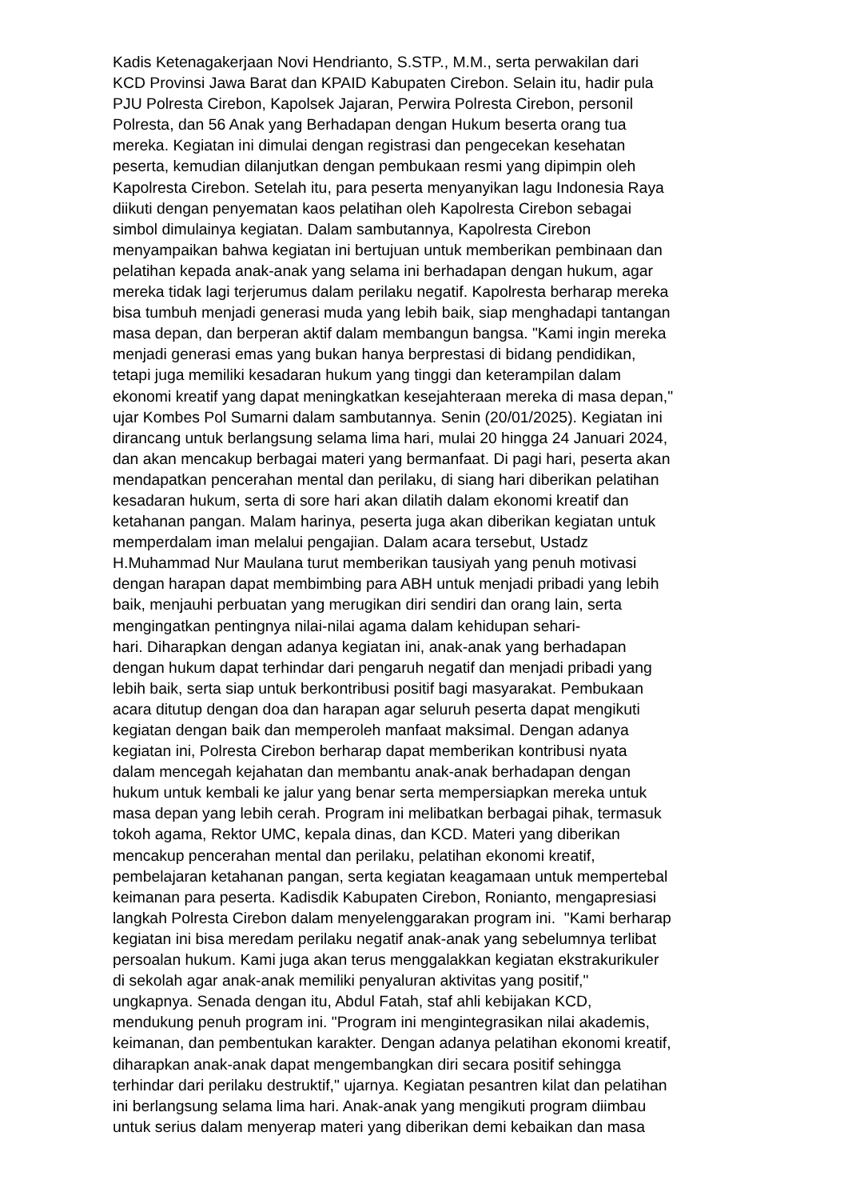Kadis Ketenagakerjaan Novi Hendrianto, S.STP., M.M., serta perwakilan dari
KCD Provinsi Jawa Barat dan KPAID Kabupaten Cirebon. Selain itu, hadir pula
PJU Polresta Cirebon, Kapolsek Jajaran, Perwira Polresta Cirebon, personil
Polresta, dan 56 Anak yang Berhadapan dengan Hukum beserta orang tua
mereka. Kegiatan ini dimulai dengan registrasi dan pengecekan kesehatan
peserta, kemudian dilanjutkan dengan pembukaan resmi yang dipimpin oleh
Kapolresta Cirebon. Setelah itu, para peserta menyanyikan lagu Indonesia Raya
diikuti dengan penyematan kaos pelatihan oleh Kapolresta Cirebon sebagai
simbol dimulainya kegiatan. Dalam sambutannya, Kapolresta Cirebon
menyampaikan bahwa kegiatan ini bertujuan untuk memberikan pembinaan dan
pelatihan kepada anak-anak yang selama ini berhadapan dengan hukum, agar
mereka tidak lagi terjerumus dalam perilaku negatif. Kapolresta berharap mereka
bisa tumbuh menjadi generasi muda yang lebih baik, siap menghadapi tantangan
masa depan, dan berperan aktif dalam membangun bangsa. "Kami ingin mereka
menjadi generasi emas yang bukan hanya berprestasi di bidang pendidikan,
tetapi juga memiliki kesadaran hukum yang tinggi dan keterampilan dalam
ekonomi kreatif yang dapat meningkatkan kesejahteraan mereka di masa depan,"
ujar Kombes Pol Sumarni dalam sambutannya. Senin (20/01/2025). Kegiatan ini
dirancang untuk berlangsung selama lima hari, mulai 20 hingga 24 Januari 2024,
dan akan mencakup berbagai materi yang bermanfaat. Di pagi hari, peserta akan
mendapatkan pencerahan mental dan perilaku, di siang hari diberikan pelatihan
kesadaran hukum, serta di sore hari akan dilatih dalam ekonomi kreatif dan
ketahanan pangan. Malam harinya, peserta juga akan diberikan kegiatan untuk
memperdalam iman melalui pengajian. Dalam acara tersebut, Ustadz
H.Muhammad Nur Maulana turut memberikan tausiyah yang penuh motivasi
dengan harapan dapat membimbing para ABH untuk menjadi pribadi yang lebih
baik, menjauhi perbuatan yang merugikan diri sendiri dan orang lain, serta
mengingatkan pentingnya nilai-nilai agama dalam kehidupan sehari-
hari. Diharapkan dengan adanya kegiatan ini, anak-anak yang berhadapan
dengan hukum dapat terhindar dari pengaruh negatif dan menjadi pribadi yang
lebih baik, serta siap untuk berkontribusi positif bagi masyarakat. Pembukaan
acara ditutup dengan doa dan harapan agar seluruh peserta dapat mengikuti
kegiatan dengan baik dan memperoleh manfaat maksimal. Dengan adanya
kegiatan ini, Polresta Cirebon berharap dapat memberikan kontribusi nyata
dalam mencegah kejahatan dan membantu anak-anak berhadapan dengan
hukum untuk kembali ke jalur yang benar serta mempersiapkan mereka untuk
masa depan yang lebih cerah. Program ini melibatkan berbagai pihak, termasuk
tokoh agama, Rektor UMC, kepala dinas, dan KCD. Materi yang diberikan
mencakup pencerahan mental dan perilaku, pelatihan ekonomi kreatif,
pembelajaran ketahanan pangan, serta kegiatan keagamaan untuk mempertebal
keimanan para peserta. Kadisdik Kabupaten Cirebon, Ronianto, mengapresiasi
langkah Polresta Cirebon dalam menyelenggarakan program ini. "Kami berharap
kegiatan ini bisa meredam perilaku negatif anak-anak yang sebelumnya terlibat
persoalan hukum. Kami juga akan terus menggalakkan kegiatan ekstrakurikuler
di sekolah agar anak-anak memiliki penyaluran aktivitas yang positif,"
ungkapnya. Senada dengan itu, Abdul Fatah, staf ahli kebijakan KCD,
mendukung penuh program ini. "Program ini mengintegrasikan nilai akademis,
keimanan, dan pembentukan karakter. Dengan adanya pelatihan ekonomi kreatif,
diharapkan anak-anak dapat mengembangkan diri secara positif sehingga
terhindar dari perilaku destruktif," ujarnya. Kegiatan pesantren kilat dan pelatihan
ini berlangsung selama lima hari. Anak-anak yang mengikuti program diimbau
untuk serius dalam menyerap materi yang diberikan demi kebaikan dan masa